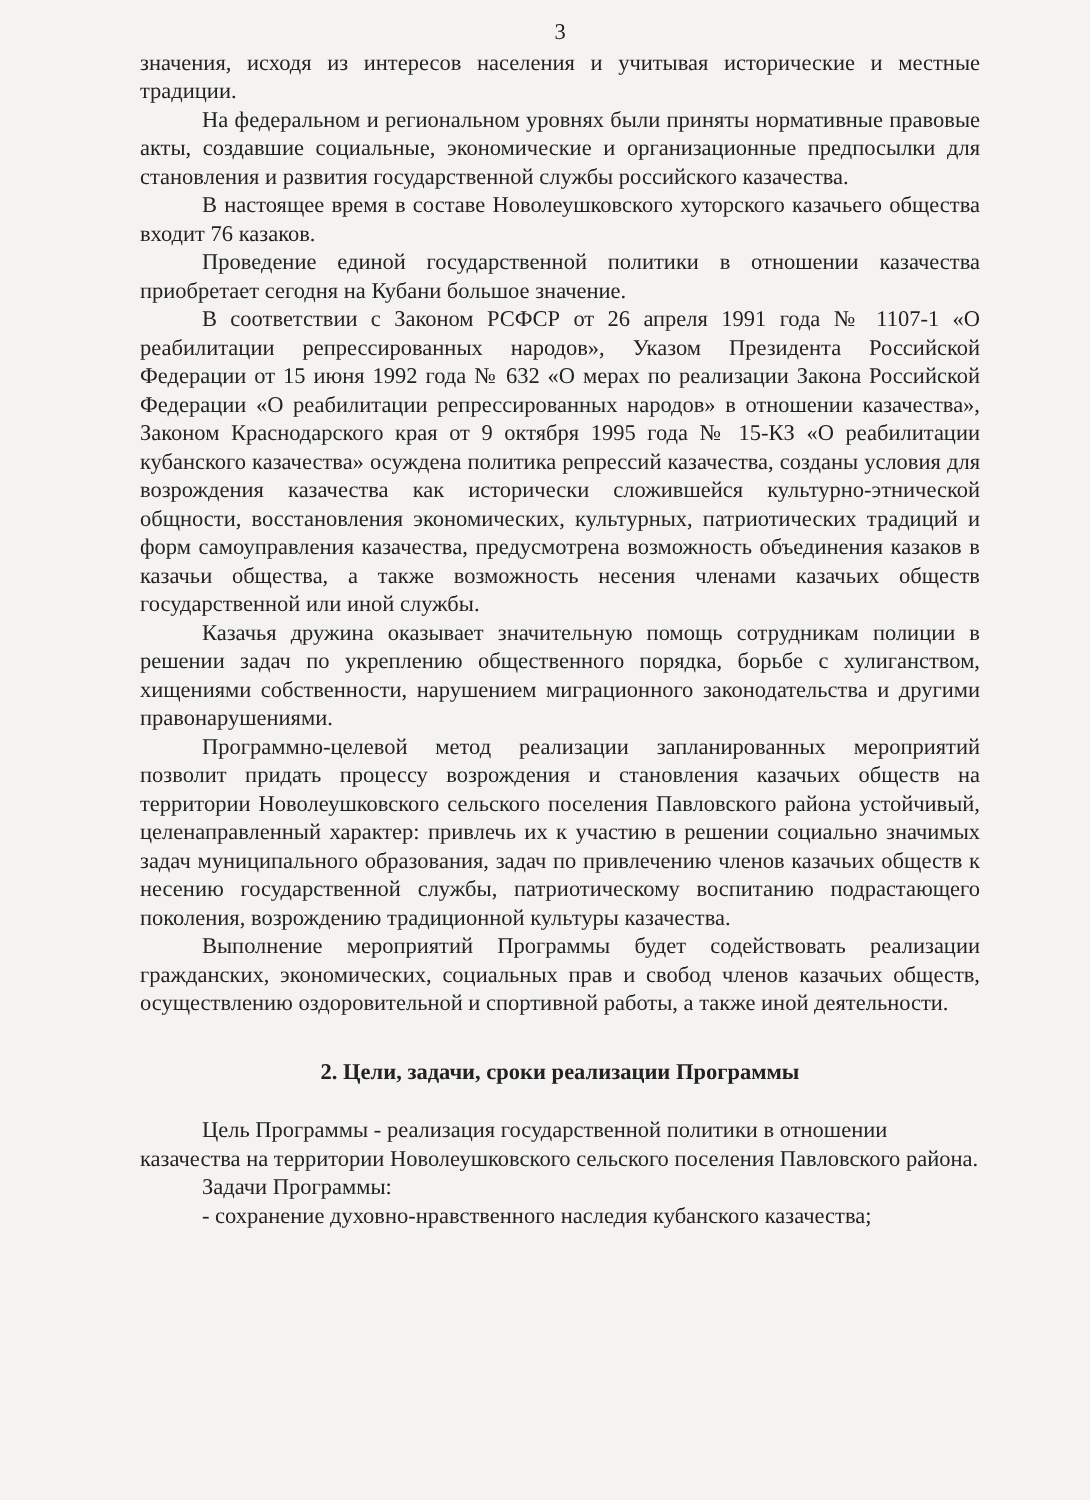3
значения, исходя из интересов населения и учитывая исторические и местные традиции.
На федеральном и региональном уровнях были приняты нормативные правовые акты, создавшие социальные, экономические и организационные предпосылки для становления и развития государственной службы российского казачества.
В настоящее время в составе Новолеушковского хуторского казачьего общества входит 76 казаков.
Проведение единой государственной политики в отношении казачества приобретает сегодня на Кубани большое значение.
В соответствии с Законом РСФСР от 26 апреля 1991 года № 1107-1 «О реабилитации репрессированных народов», Указом Президента Российской Федерации от 15 июня 1992 года № 632 «О мерах по реализации Закона Российской Федерации «О реабилитации репрессированных народов» в отношении казачества», Законом Краснодарского края от 9 октября 1995 года № 15-КЗ «О реабилитации кубанского казачества» осуждена политика репрессий казачества, созданы условия для возрождения казачества как исторически сложившейся культурно-этнической общности, восстановления экономических, культурных, патриотических традиций и форм самоуправления казачества, предусмотрена возможность объединения казаков в казачьи общества, а также возможность несения членами казачьих обществ государственной или иной службы.
Казачья дружина оказывает значительную помощь сотрудникам полиции в решении задач по укреплению общественного порядка, борьбе с хулиганством, хищениями собственности, нарушением миграционного законодательства и другими правонарушениями.
Программно-целевой метод реализации запланированных мероприятий позволит придать процессу возрождения и становления казачьих обществ на территории Новолеушковского сельского поселения Павловского района устойчивый, целенаправленный характер: привлечь их к участию в решении социально значимых задач муниципального образования, задач по привлечению членов казачьих обществ к несению государственной службы, патриотическому воспитанию подрастающего поколения, возрождению традиционной культуры казачества.
Выполнение мероприятий Программы будет содействовать реализации гражданских, экономических, социальных прав и свобод членов казачьих обществ, осуществлению оздоровительной и спортивной работы, а также иной деятельности.
2. Цели, задачи, сроки реализации Программы
Цель Программы - реализация государственной политики в отношении казачества на территории Новолеушковского сельского поселения Павловского района.
Задачи Программы:
- сохранение духовно-нравственного наследия кубанского казачества;